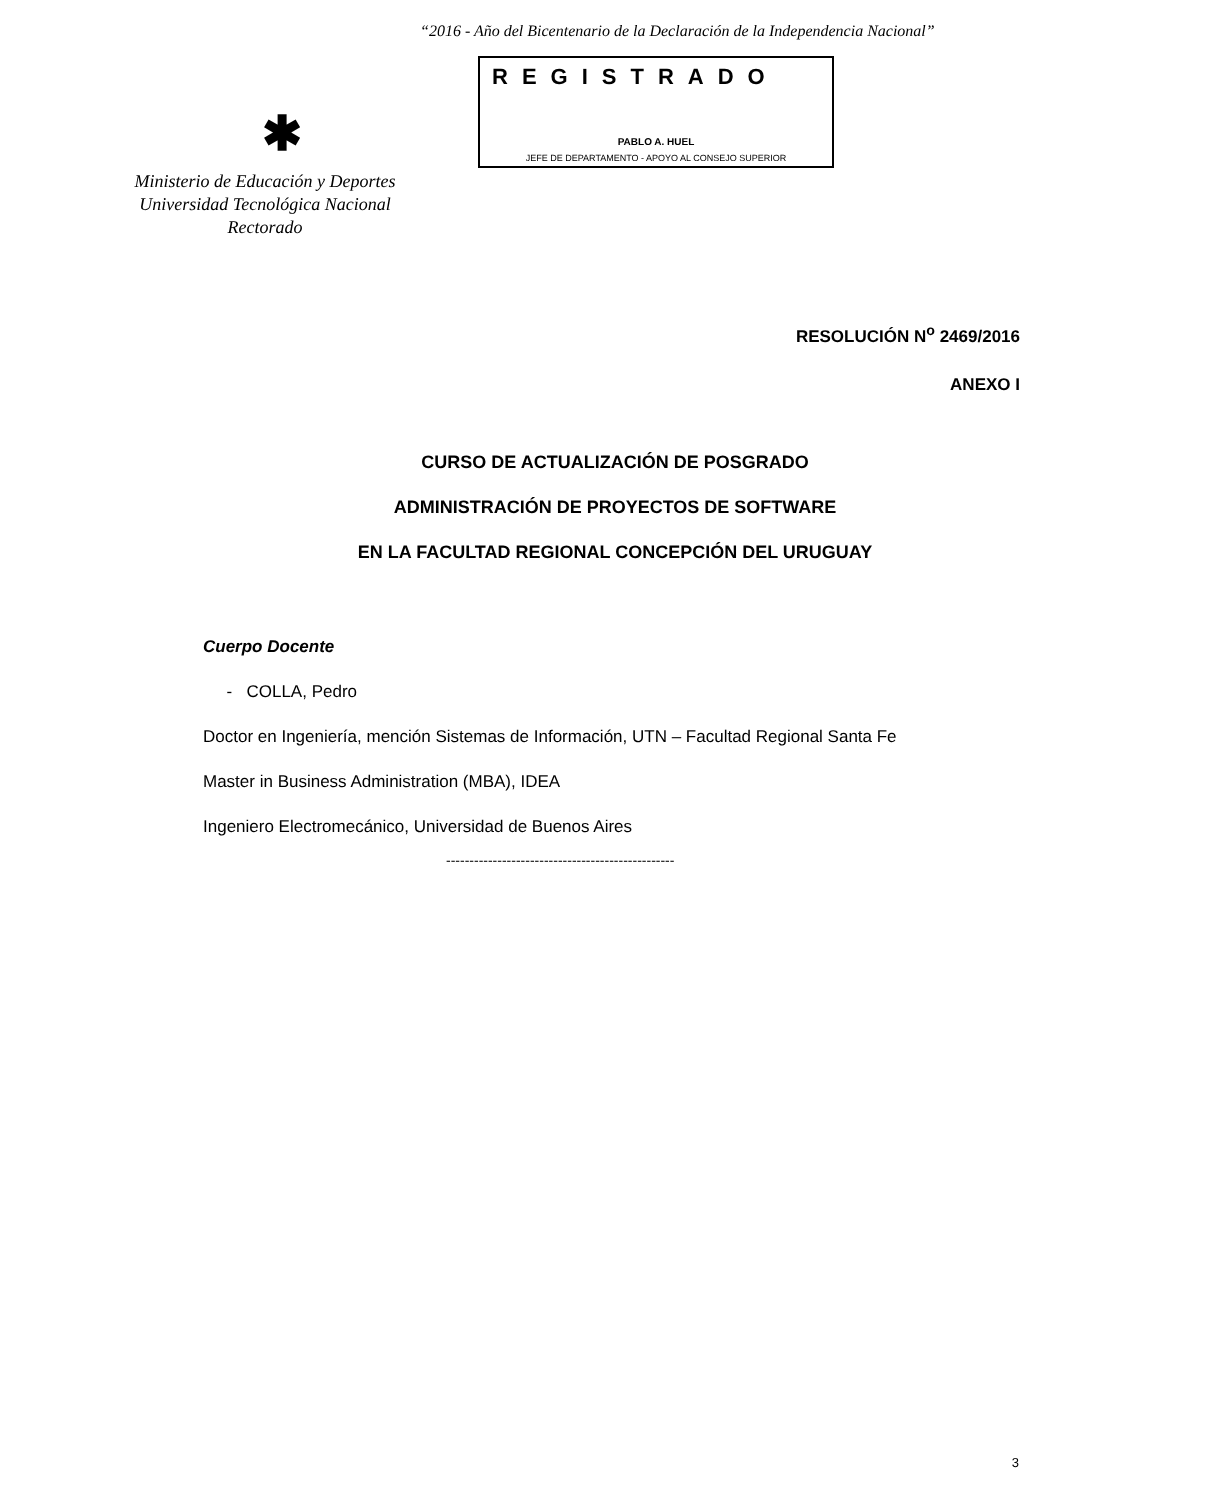“2016 - Año del Bicentenario de la Declaración de la Independencia Nacional”
✱
REGISTRADO
PABLO A. HUEL
JEFE DE DEPARTAMENTO - APOYO AL CONSEJO SUPERIOR
Ministerio de Educación y Deportes
Universidad Tecnológica Nacional
Rectorado
RESOLUCIÓN N<sup>o</sup> 2469/2016
ANEXO I
CURSO DE ACTUALIZACIÓN DE POSGRADO
ADMINISTRACIÓN DE PROYECTOS DE SOFTWARE
EN LA FACULTAD REGIONAL CONCEPCIÓN DEL URUGUAY
Cuerpo Docente
- COLLA, Pedro
Doctor en Ingeniería, mención Sistemas de Información, UTN – Facultad Regional Santa Fe
Master in Business Administration (MBA), IDEA
Ingeniero Electromecánico, Universidad de Buenos Aires
-------------------------------------------------
3